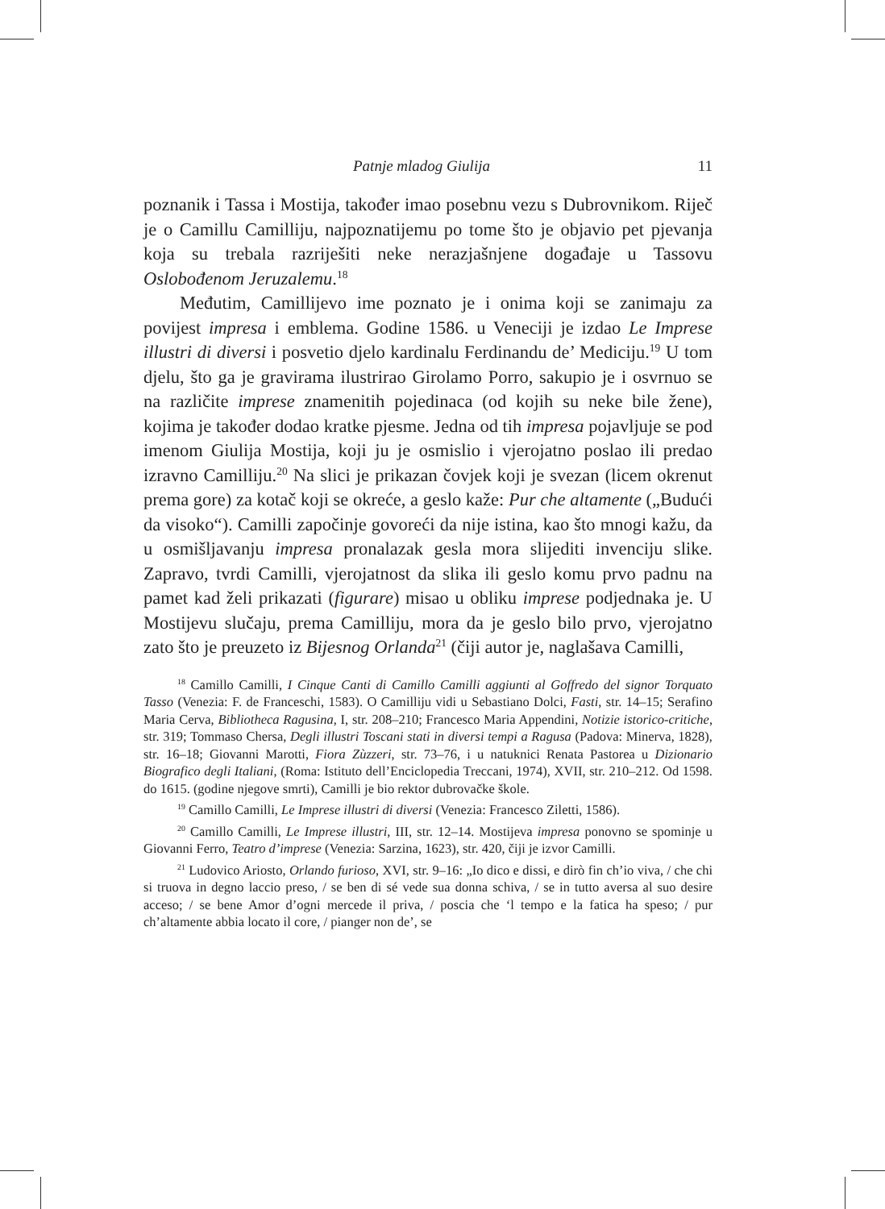Patnje mladog Giulija 11
poznanik i Tassa i Mostija, također imao posebnu vezu s Dubrovnikom. Riječ je o Camillu Camilliju, najpoznatijemu po tome što je objavio pet pjevanja koja su trebala razriješiti neke nerazjašnjene događaje u Tassovu Oslobođenom Jeruzalemu.<sup>18</sup>
Međutim, Camillijevo ime poznato je i onima koji se zanimaju za povijest impresa i emblema. Godine 1586. u Veneciji je izdao Le Imprese illustri di diversi i posvetio djelo kardinalu Ferdinandu de’ Mediciju.<sup>19</sup> U tom djelu, što ga je gravirama ilustrirao Girolamo Porro, sakupio je i osvrnuo se na različite imprese znamenitih pojedinaca (od kojih su neke bile žene), kojima je također dodao kratke pjesme. Jedna od tih impresa pojavljuje se pod imenom Giulija Mostija, koji ju je osmislio i vjerojatno poslao ili predao izravno Camilliju.<sup>20</sup> Na slici je prikazan čovjek koji je svezan (licem okrenut prema gore) za kotač koji se okreće, a geslo kaže: Pur che altamente („Budući da visoko“). Camilli započinje govoreći da nije istina, kao što mnogi kažu, da u osmišljavanju impresa pronalazak gesla mora slijediti invenciju slike. Zapravo, tvrdi Camilli, vjerojatnost da slika ili geslo komu prvo padnu na pamet kad želi prikazati (figurare) misao u obliku imprese podjednaka je. U Mostijevu slučaju, prema Camilliju, mora da je geslo bilo prvo, vjerojatno zato što je preuzeto iz Bijesnog Orlanda<sup>21</sup> (čiji autor je, naglašava Camilli,
<sup>18</sup> Camillo Camilli, I Cinque Canti di Camillo Camilli aggiunti al Goffredo del signor Torquato Tasso (Venezia: F. de Franceschi, 1583). O Camilliju vidi u Sebastiano Dolci, Fasti, str. 14–15; Serafino Maria Cerva, Bibliotheca Ragusina, I, str. 208–210; Francesco Maria Appendini, Notizie istorico-critiche, str. 319; Tommaso Chersa, Degli illustri Toscani stati in diversi tempi a Ragusa (Padova: Minerva, 1828), str. 16–18; Giovanni Marotti, Fiora Zùzzeri, str. 73–76, i u natuknici Renata Pastorea u Dizionario Biografico degli Italiani, (Roma: Istituto dell’Enciclopedia Treccani, 1974), XVII, str. 210–212. Od 1598. do 1615. (godine njegove smrti), Camilli je bio rektor dubrovačke škole.
<sup>19</sup> Camillo Camilli, Le Imprese illustri di diversi (Venezia: Francesco Ziletti, 1586).
<sup>20</sup> Camillo Camilli, Le Imprese illustri, III, str. 12–14. Mostijeva impresa ponovno se spominje u Giovanni Ferro, Teatro d’imprese (Venezia: Sarzina, 1623), str. 420, čiji je izvor Camilli.
<sup>21</sup> Ludovico Ariosto, Orlando furioso, XVI, str. 9–16: „Io dico e dissi, e dirò fin ch’io viva, / che chi si truova in degno laccio preso, / se ben di sé vede sua donna schiva, / se in tutto aversa al suo desire acceso; / se bene Amor d’ogni mercede il priva, / poscia che ‘l tempo e la fatica ha speso; / pur ch’altamente abbia locato il core, / pianger non de’, se